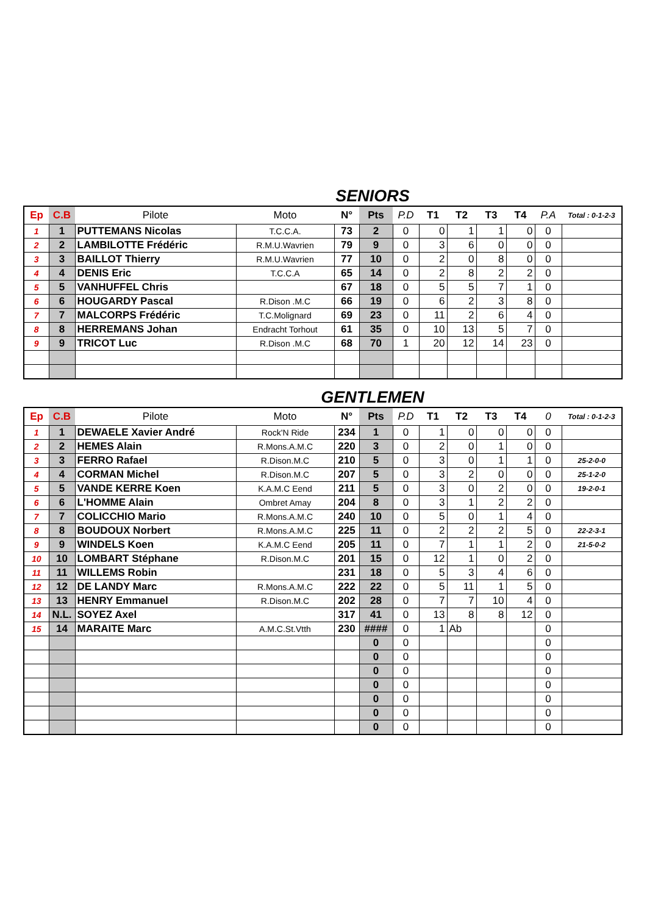SENIORS
| Ep | C.B | Pilote | Moto | N° | Pts | P.D | T1 | T2 | T3 | T4 | P.A | Total : 0-1-2-3 |
| --- | --- | --- | --- | --- | --- | --- | --- | --- | --- | --- | --- | --- |
| 1 | 1 | PUTTEMANS Nicolas | T.C.C.A. | 73 | 2 | 0 | 0 | 1 | 1 | 0 | 0 | |
| 2 | 2 | LAMBILOTTE Frédéric | R.M.U.Wavrien | 79 | 9 | 0 | 3 | 6 | 0 | 0 | 0 | |
| 3 | 3 | BAILLOT Thierry | R.M.U.Wavrien | 77 | 10 | 0 | 2 | 0 | 8 | 0 | 0 | |
| 4 | 4 | DENIS Eric | T.C.C.A | 65 | 14 | 0 | 2 | 8 | 2 | 2 | 0 | |
| 5 | 5 | VANHUFFEL Chris | | 67 | 18 | 0 | 5 | 5 | 7 | 1 | 0 | |
| 6 | 6 | HOUGARDY Pascal | R.Dison .M.C | 66 | 19 | 0 | 6 | 2 | 3 | 8 | 0 | |
| 7 | 7 | MALCORPS Frédéric | T.C.Molignard | 69 | 23 | 0 | 11 | 2 | 6 | 4 | 0 | |
| 8 | 8 | HERREMANS Johan | Endracht Torhout | 61 | 35 | 0 | 10 | 13 | 5 | 7 | 0 | |
| 9 | 9 | TRICOT Luc | R.Dison .M.C | 68 | 70 | 1 | 20 | 12 | 14 | 23 | 0 | |
GENTLEMEN
| Ep | C.B | Pilote | Moto | N° | Pts | P.D | T1 | T2 | T3 | T4 | 0 | Total : 0-1-2-3 |
| --- | --- | --- | --- | --- | --- | --- | --- | --- | --- | --- | --- | --- |
| 1 | 1 | DEWAELE Xavier André | Rock'N Ride | 234 | 1 | 0 | 1 | 0 | 0 | 0 | 0 | |
| 2 | 2 | HEMES Alain | R.Mons.A.M.C | 220 | 3 | 0 | 2 | 0 | 1 | 0 | 0 | |
| 3 | 3 | FERRO Rafael | R.Dison.M.C | 210 | 5 | 0 | 3 | 0 | 1 | 1 | 0 | 25-2-0-0 |
| 4 | 4 | CORMAN Michel | R.Dison.M.C | 207 | 5 | 0 | 3 | 2 | 0 | 0 | 0 | 25-1-2-0 |
| 5 | 5 | VANDE KERRE Koen | K.A.M.C Eend | 211 | 5 | 0 | 3 | 0 | 2 | 0 | 0 | 19-2-0-1 |
| 6 | 6 | L'HOMME Alain | Ombret Amay | 204 | 8 | 0 | 3 | 1 | 2 | 2 | 0 | |
| 7 | 7 | COLICCHIO Mario | R.Mons.A.M.C | 240 | 10 | 0 | 5 | 0 | 1 | 4 | 0 | |
| 8 | 8 | BOUDOUX Norbert | R.Mons.A.M.C | 225 | 11 | 0 | 2 | 2 | 2 | 5 | 0 | 22-2-3-1 |
| 9 | 9 | WINDELS Koen | K.A.M.C Eend | 205 | 11 | 0 | 7 | 1 | 1 | 2 | 0 | 21-5-0-2 |
| 10 | 10 | LOMBART Stéphane | R.Dison.M.C | 201 | 15 | 0 | 12 | 1 | 0 | 2 | 0 | |
| 11 | 11 | WILLEMS Robin | | 231 | 18 | 0 | 5 | 3 | 4 | 6 | 0 | |
| 12 | 12 | DE LANDY Marc | R.Mons.A.M.C | 222 | 22 | 0 | 5 | 11 | 1 | 5 | 0 | |
| 13 | 13 | HENRY Emmanuel | R.Dison.M.C | 202 | 28 | 0 | 7 | 7 | 10 | 4 | 0 | |
| 14 | N.L. | SOYEZ Axel | | 317 | 41 | 0 | 13 | 8 | 8 | 12 | 0 | |
| 15 | 14 | MARAITE Marc | A.M.C.St.Vtth | 230 | #### | 0 | 1 | Ab | | | 0 | |
| | | | | | 0 | 0 | | | | | 0 | |
| | | | | | 0 | 0 | | | | | 0 | |
| | | | | | 0 | 0 | | | | | 0 | |
| | | | | | 0 | 0 | | | | | 0 | |
| | | | | | 0 | 0 | | | | | 0 | |
| | | | | | 0 | 0 | | | | | 0 | |
| | | | | | 0 | 0 | | | | | 0 | |